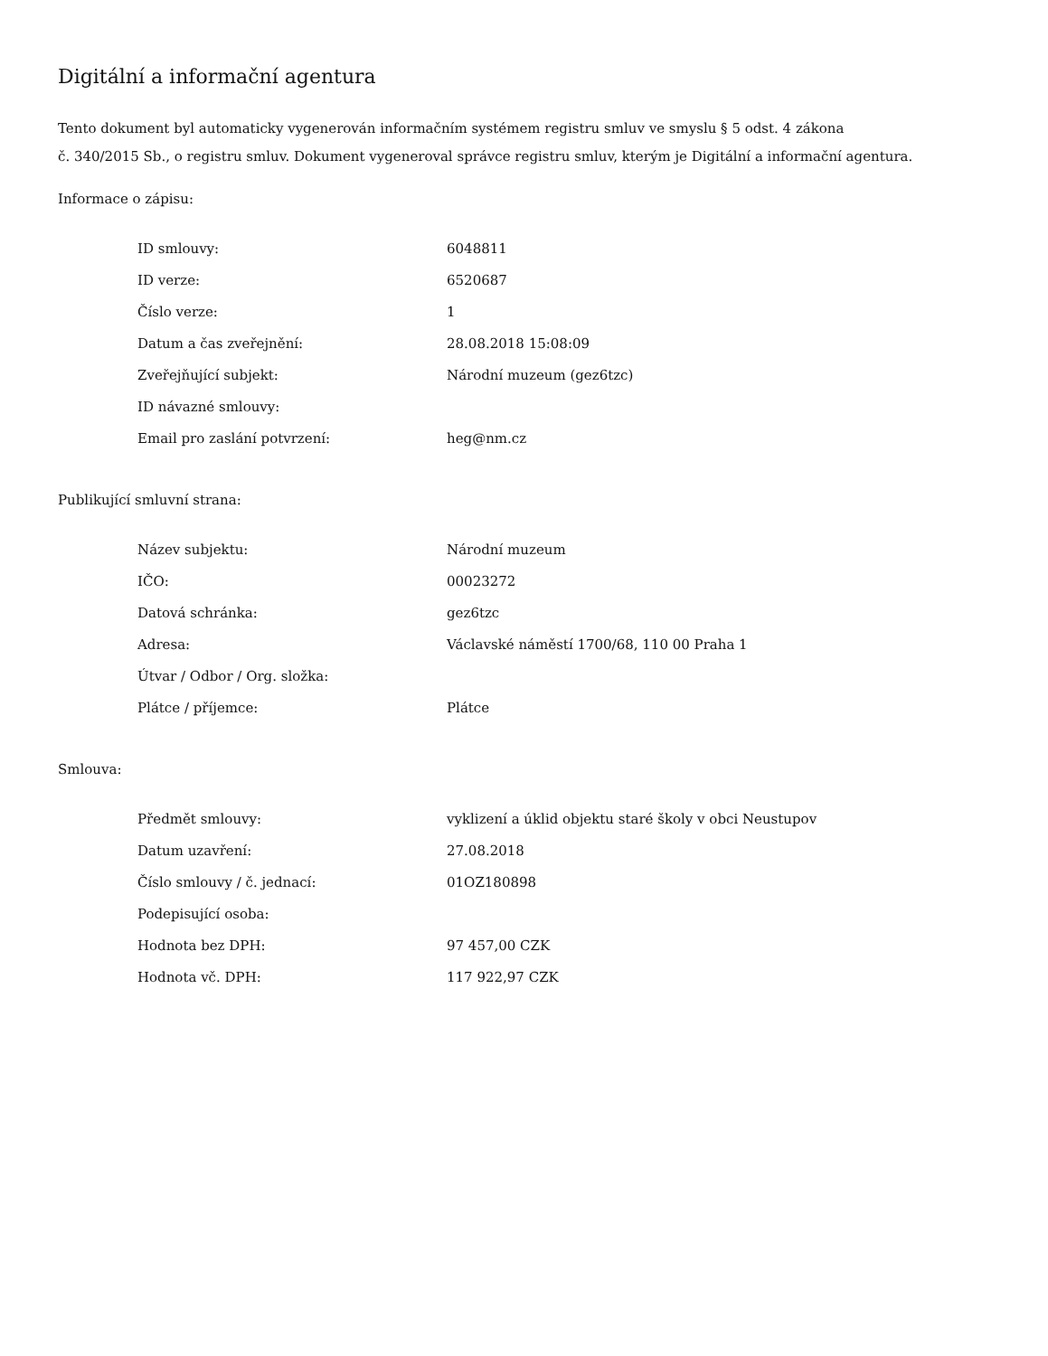Digitální a informační agentura
Tento dokument byl automaticky vygenerován informačním systémem registru smluv ve smyslu § 5 odst. 4 zákona
č. 340/2015 Sb., o registru smluv. Dokument vygeneroval správce registru smluv, kterým je Digitální a informační agentura.
Informace o zápisu:
| ID smlouvy: | 6048811 |
| ID verze: | 6520687 |
| Číslo verze: | 1 |
| Datum a čas zveřejnění: | 28.08.2018 15:08:09 |
| Zveřejňující subjekt: | Národní muzeum (gez6tzc) |
| ID návazné smlouvy: | |
| Email pro zaslání potvrzení: | heg@nm.cz |
Publikující smluvní strana:
| Název subjektu: | Národní muzeum |
| IČO: | 00023272 |
| Datová schránka: | gez6tzc |
| Adresa: | Václavské náměstí 1700/68, 110 00 Praha 1 |
| Útvar / Odbor / Org. složka: | |
| Plátce / příjemce: | Plátce |
Smlouva:
| Předmět smlouvy: | vyklizení a úklid objektu staré školy v obci Neustupov |
| Datum uzavření: | 27.08.2018 |
| Číslo smlouvy / č. jednací: | 01OZ180898 |
| Podepisující osoba: | |
| Hodnota bez DPH: | 97 457,00 CZK |
| Hodnota vč. DPH: | 117 922,97 CZK |